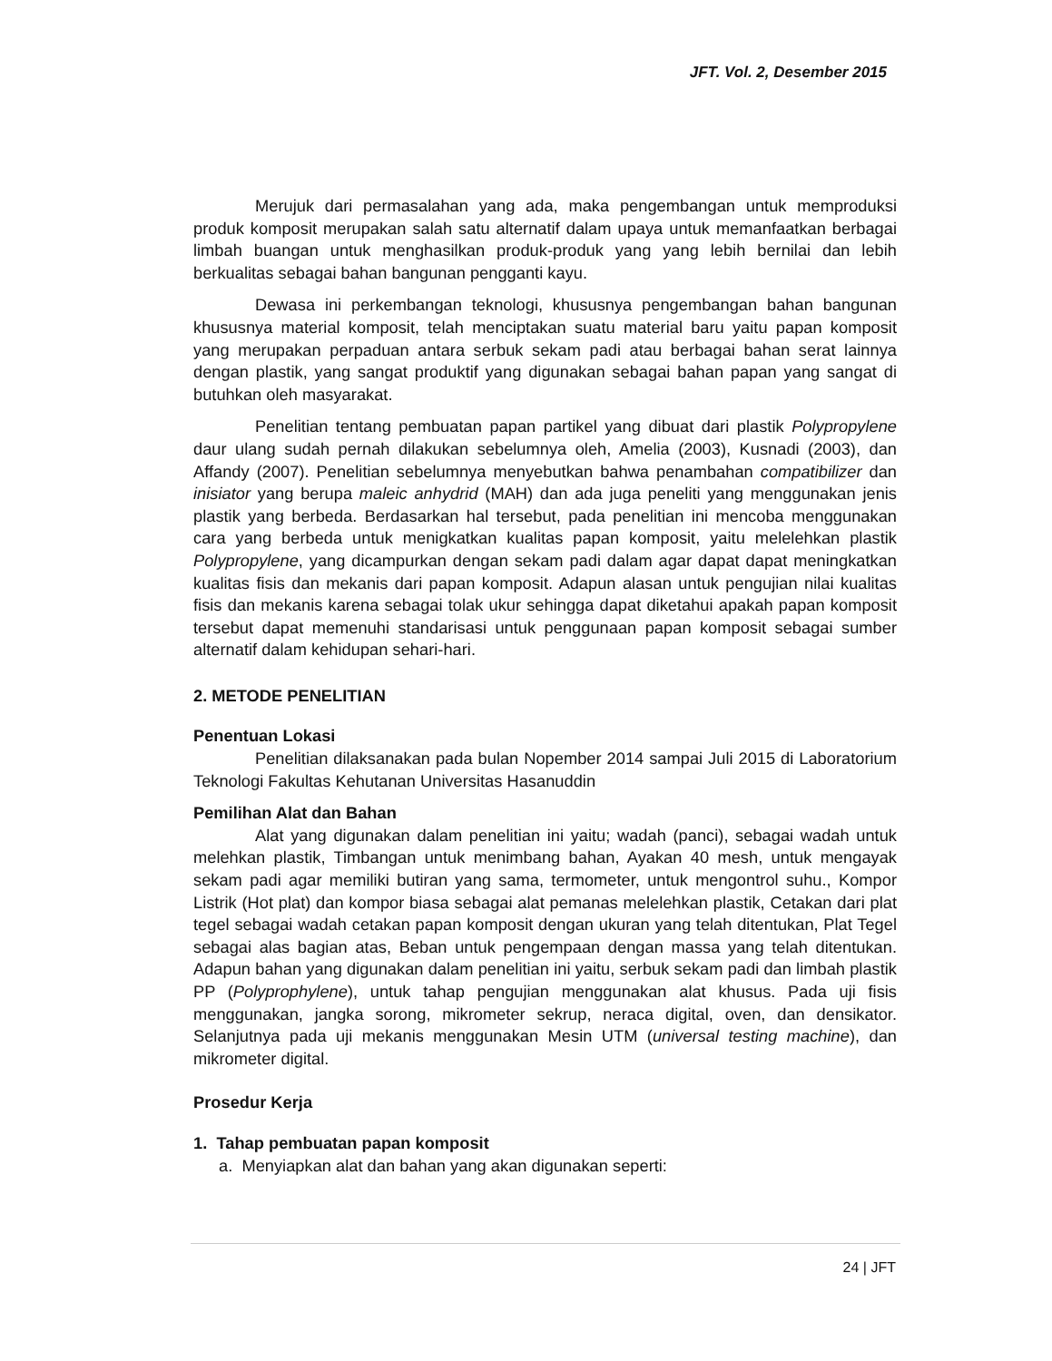JFT. Vol. 2, Desember 2015
Merujuk dari permasalahan yang ada, maka pengembangan untuk memproduksi produk komposit merupakan salah satu alternatif dalam upaya untuk memanfaatkan berbagai limbah buangan untuk menghasilkan produk-produk yang yang lebih bernilai dan lebih berkualitas sebagai bahan bangunan pengganti kayu.
Dewasa ini perkembangan teknologi, khususnya pengembangan bahan bangunan khususnya material komposit, telah menciptakan suatu material baru yaitu papan komposit yang merupakan perpaduan antara serbuk sekam padi atau berbagai bahan serat lainnya dengan plastik, yang sangat produktif yang digunakan sebagai bahan papan yang sangat di butuhkan oleh masyarakat.
Penelitian tentang pembuatan papan partikel yang dibuat dari plastik Polypropylene daur ulang sudah pernah dilakukan sebelumnya oleh, Amelia (2003), Kusnadi (2003), dan Affandy (2007). Penelitian sebelumnya menyebutkan bahwa penambahan compatibilizer dan inisiator yang berupa maleic anhydrid (MAH) dan ada juga peneliti yang menggunakan jenis plastik yang berbeda. Berdasarkan hal tersebut, pada penelitian ini mencoba menggunakan cara yang berbeda untuk menigkatkan kualitas papan komposit, yaitu melelehkan plastik Polypropylene, yang dicampurkan dengan sekam padi dalam agar dapat dapat meningkatkan kualitas fisis dan mekanis dari papan komposit. Adapun alasan untuk pengujian nilai kualitas fisis dan mekanis karena sebagai tolak ukur sehingga dapat diketahui apakah papan komposit tersebut dapat memenuhi standarisasi untuk penggunaan papan komposit sebagai sumber alternatif dalam kehidupan sehari-hari.
2. METODE PENELITIAN
Penentuan Lokasi
Penelitian dilaksanakan pada bulan Nopember 2014 sampai Juli 2015 di Laboratorium Teknologi Fakultas Kehutanan Universitas Hasanuddin
Pemilihan Alat dan Bahan
Alat yang digunakan dalam penelitian ini yaitu; wadah (panci), sebagai wadah untuk melehkan plastik, Timbangan untuk menimbang bahan, Ayakan 40 mesh, untuk mengayak sekam padi agar memiliki butiran yang sama, termometer, untuk mengontrol suhu., Kompor Listrik (Hot plat) dan kompor biasa sebagai alat pemanas melelehkan plastik, Cetakan dari plat tegel sebagai wadah cetakan papan komposit dengan ukuran yang telah ditentukan, Plat Tegel sebagai alas bagian atas, Beban untuk pengempaan dengan massa yang telah ditentukan. Adapun bahan yang digunakan dalam penelitian ini yaitu, serbuk sekam padi dan limbah plastik PP (Polyprophylene), untuk tahap pengujian menggunakan alat khusus. Pada uji fisis menggunakan, jangka sorong, mikrometer sekrup, neraca digital, oven, dan densikator. Selanjutnya pada uji mekanis menggunakan Mesin UTM (universal testing machine), dan mikrometer digital.
Prosedur Kerja
1. Tahap pembuatan papan komposit
a. Menyiapkan alat dan bahan yang akan digunakan seperti:
24 | JFT